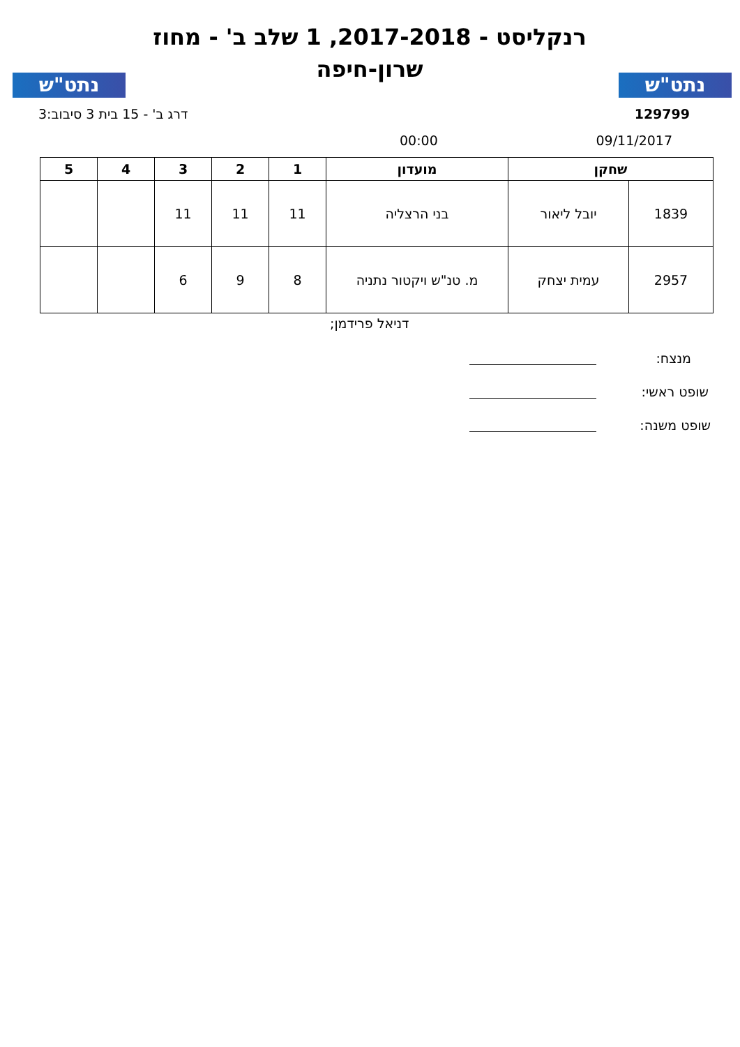נתט"ש
רנקליסט - 2017-2018, 1 שלב ב' - מחוז שרון-חיפה
נתט"ש
129799 דרג ב' - 15 בית 3 סיבוב:3
09/11/2017 00:00
| שחקן | | מועדון | 1 | 2 | 3 | 4 | 5 |
| --- | --- | --- | --- | --- | --- | --- | --- |
| 1839 | יובל ליאור | בני הרצליה | 11 | 11 | 11 | | |
| 2957 | עמית יצחק | מ. טנ"ש ויקטור נתניה | 8 | 9 | 6 | | |
דניאל פרידמן;
מנצח:
שופט ראשי:
שופט משנה: